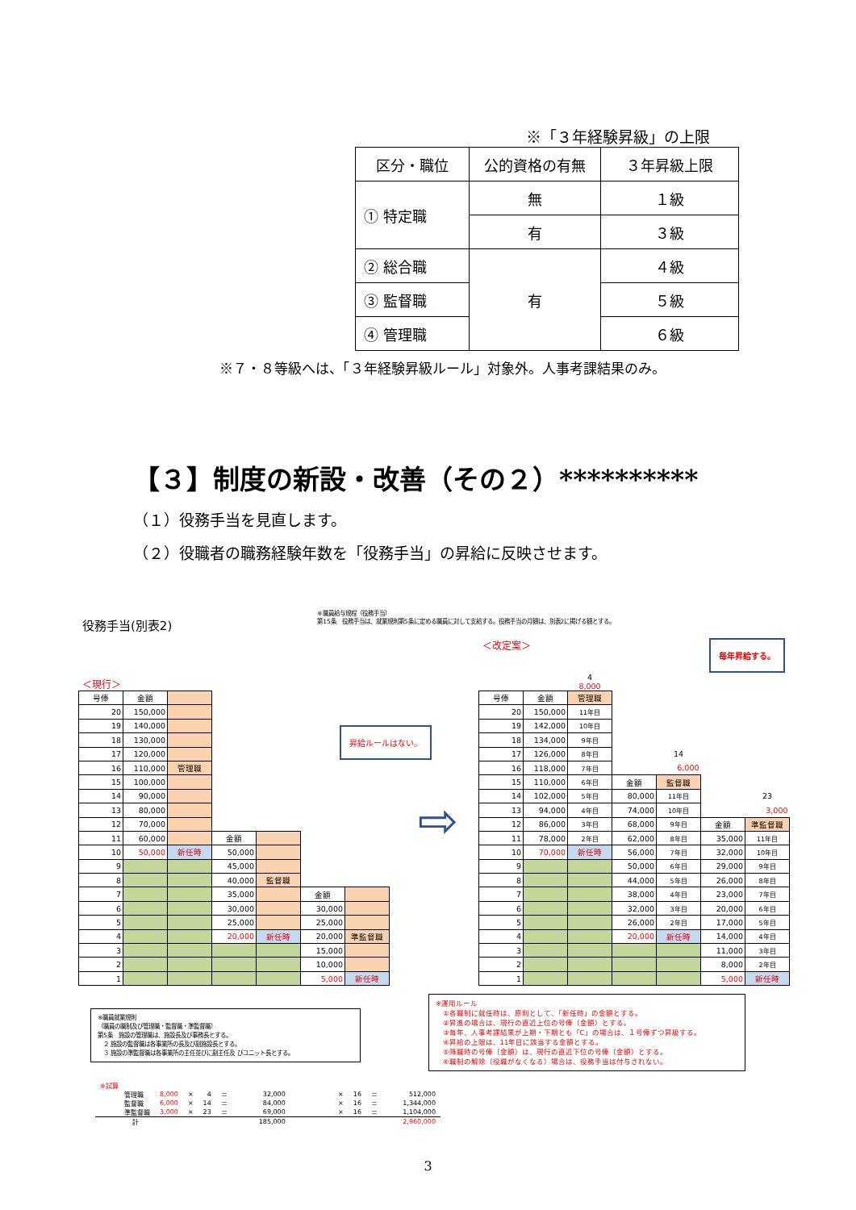※「３年経験昇級」の上限
| 区分・職位 | 公的資格の有無 | ３年昇級上限 |
| ① 特定職 | 無 | １級 |
| | 有 | ３級 |
| ② 総合職 | 有 | ４級 |
| ③ 監督職 | | ５級 |
| ④ 管理職 | | ６級 |
※７・８等級へは、「３年経験昇級ルール」対象外。人事考課結果のみ。
【３】制度の新設・改善（その２）**********
（１）役務手当を見直します。
（２）役職者の職務経験年数を「役務手当」の昇給に反映させます。
役務手当(別表2)
※職員給与規程（役務手当）
第15条　役務手当は、就業規則第5条に定める職員に対して支給する。役務手当の月額は、別表2に掲げる額とする。
＜現行＞
| 号俸 | 金額 | | | | | |
| 20 | 150,000 | | | | | |
| 19 | 140,000 | | | | | |
| 18 | 130,000 | | | | | |
| 17 | 120,000 | | | | | |
| 16 | 110,000 | 管理職 | | | | |
| 15 | 100,000 | | | | | |
| 14 | 90,000 | | | | | |
| 13 | 80,000 | | | | | |
| 12 | 70,000 | | | | | |
| 11 | 60,000 | | 金額 | | | |
| 10 | 50,000 | 新任時 | 50,000 | | | |
| 9 | | | 45,000 | | | |
| 8 | | | 40,000 | 監督職 | | |
| 7 | | | 35,000 | | 金額 | |
| 6 | | | 30,000 | | 30,000 | |
| 5 | | | 25,000 | | 25,000 | |
| 4 | | | 20,000 | 新任時 | 20,000 | 準監督職 |
| 3 | | | | | 15,000 | |
| 2 | | | | | 10,000 | |
| 1 | | | | | 5,000 | 新任時 |
昇給ルールはない。
⇨
＜改定案＞ 毎年昇給する。
| | | 4 8,000 | | | | |
| 号俸 | 金額 | 管理職 | | | | |
| 20 | 150,000 | 11年目 | | | | |
| 19 | 142,000 | 10年目 | | | | |
| 18 | 134,000 | 9年目 | | | | |
| 17 | 126,000 | 8年目 | | 14 | | |
| 16 | 118,000 | 7年目 | | 6,000 | | |
| 15 | 110,000 | 6年目 | 金額 | 監督職 | | |
| 14 | 102,000 | 5年目 | 80,000 | 11年目 | | 23 |
| 13 | 94,000 | 4年目 | 74,000 | 10年目 | | 3,000 |
| 12 | 86,000 | 3年目 | 68,000 | 9年目 | 金額 | 準監督職 |
| 11 | 78,000 | 2年目 | 62,000 | 8年目 | 35,000 | 11年目 |
| 10 | 70,000 | 新任時 | 56,000 | 7年目 | 32,000 | 10年目 |
| 9 | | | 50,000 | 6年目 | 29,000 | 9年目 |
| 8 | | | 44,000 | 5年目 | 26,000 | 8年目 |
| 7 | | | 38,000 | 4年目 | 23,000 | 7年目 |
| 6 | | | 32,000 | 3年目 | 20,000 | 6年目 |
| 5 | | | 26,000 | 2年目 | 17,000 | 5年目 |
| 4 | | | 20,000 | 新任時 | 14,000 | 4年目 |
| 3 | | | | | 11,000 | 3年目 |
| 2 | | | | | 8,000 | 2年目 |
| 1 | | | | | 5,000 | 新任時 |
※職員就業規則
（職員の職制及び管理職・監督職・準監督職）
第5条　施設の管理職は、施設長及び事務長とする。
　２ 施設の監督職は各事業所の長及び副施設長とする。
　３ 施設の準監督職は各事業所の主任並びに副主任及 びユニット長とする。
※運用ルール
　①各職制に就任時は、原則として、「新任時」の金額とする。
　②昇進の場合は、現行の直近上位の号俸（金額）とする。
　③毎年、人事考課結果が上期・下期とも「C」の場合は、１号俸ずつ昇級する。
　④昇給の上限は、11年目に該当する金額とする。
　⑤降職時の号俸（金額）は、現行の直近下位の号俸（金額）とする。
　⑥職制の解除（役職がなくなる）場合は、役務手当は付与されない。
| ※試算 | | | | | | | | | |
| 管理職 | 8,000 | × | 4 | ＝ | 32,000 | × | 16 | ＝ | 512,000 |
| 監督職 | 6,000 | × | 14 | ＝ | 84,000 | × | 16 | ＝ | 1,344,000 |
| 準監督職 | 3,000 | × | 23 | ＝ | 69,000 | × | 16 | ＝ | 1,104,000 |
| 計 | | | | | 185,000 | | | | 2,960,000 |
3